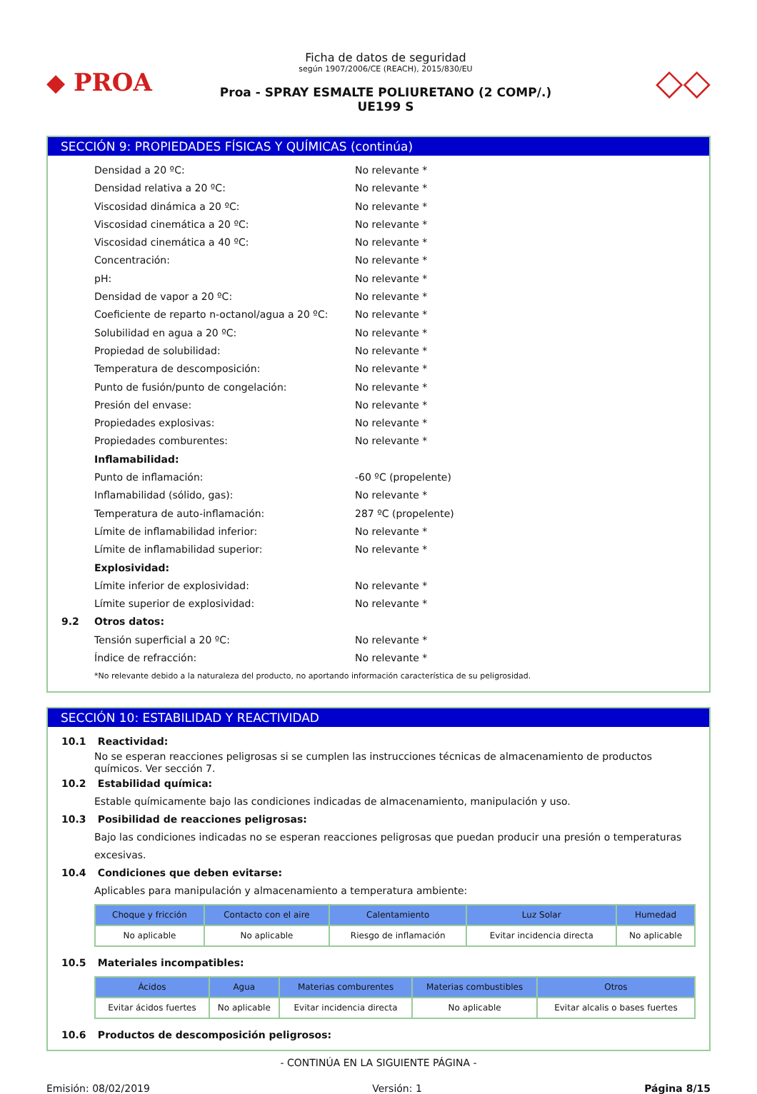◆ PROA
Ficha de datos de seguridad
según 1907/2006/CE (REACH), 2015/830/EU
Proa - SPRAY ESMALTE POLIURETANO (2 COMP/.)
UE199 S
◇◇
SECCIÓN 9: PROPIEDADES FÍSICAS Y QUÍMICAS (continúa)
Densidad a 20 ºC: No relevante *
Densidad relativa a 20 ºC: No relevante *
Viscosidad dinámica a 20 ºC: No relevante *
Viscosidad cinemática a 20 ºC: No relevante *
Viscosidad cinemática a 40 ºC: No relevante *
Concentración: No relevante *
pH: No relevante *
Densidad de vapor a 20 ºC: No relevante *
Coeficiente de reparto n-octanol/agua a 20 ºC: No relevante *
Solubilidad en agua a 20 ºC: No relevante *
Propiedad de solubilidad: No relevante *
Temperatura de descomposición: No relevante *
Punto de fusión/punto de congelación: No relevante *
Presión del envase: No relevante *
Propiedades explosivas: No relevante *
Propiedades comburentes: No relevante *
Inflamabilidad:
Punto de inflamación: -60 ºC (propelente)
Inflamabilidad (sólido, gas): No relevante *
Temperatura de auto-inflamación: 287 ºC (propelente)
Límite de inflamabilidad inferior: No relevante *
Límite de inflamabilidad superior: No relevante *
Explosividad:
Límite inferior de explosividad: No relevante *
Límite superior de explosividad: No relevante *
9.2 Otros datos:
Tensión superficial a 20 ºC: No relevante *
Índice de refracción: No relevante *
*No relevante debido a la naturaleza del producto, no aportando información característica de su peligrosidad.
SECCIÓN 10: ESTABILIDAD Y REACTIVIDAD
10.1 Reactividad:
No se esperan reacciones peligrosas si se cumplen las instrucciones técnicas de almacenamiento de productos químicos. Ver sección 7.
10.2 Estabilidad química:
Estable químicamente bajo las condiciones indicadas de almacenamiento, manipulación y uso.
10.3 Posibilidad de reacciones peligrosas:
Bajo las condiciones indicadas no se esperan reacciones peligrosas que puedan producir una presión o temperaturas excesivas.
10.4 Condiciones que deben evitarse:
Aplicables para manipulación y almacenamiento a temperatura ambiente:
| Choque y fricción | Contacto con el aire | Calentamiento | Luz Solar | Humedad |
| --- | --- | --- | --- | --- |
| No aplicable | No aplicable | Riesgo de inflamación | Evitar incidencia directa | No aplicable |
10.5 Materiales incompatibles:
| Ácidos | Agua | Materias comburentes | Materias combustibles | Otros |
| --- | --- | --- | --- | --- |
| Evitar ácidos fuertes | No aplicable | Evitar incidencia directa | No aplicable | Evitar alcalis o bases fuertes |
10.6 Productos de descomposición peligrosos:
- CONTINÚA EN LA SIGUIENTE PÁGINA -
Emisión: 08/02/2019 Versión: 1 Página 8/15